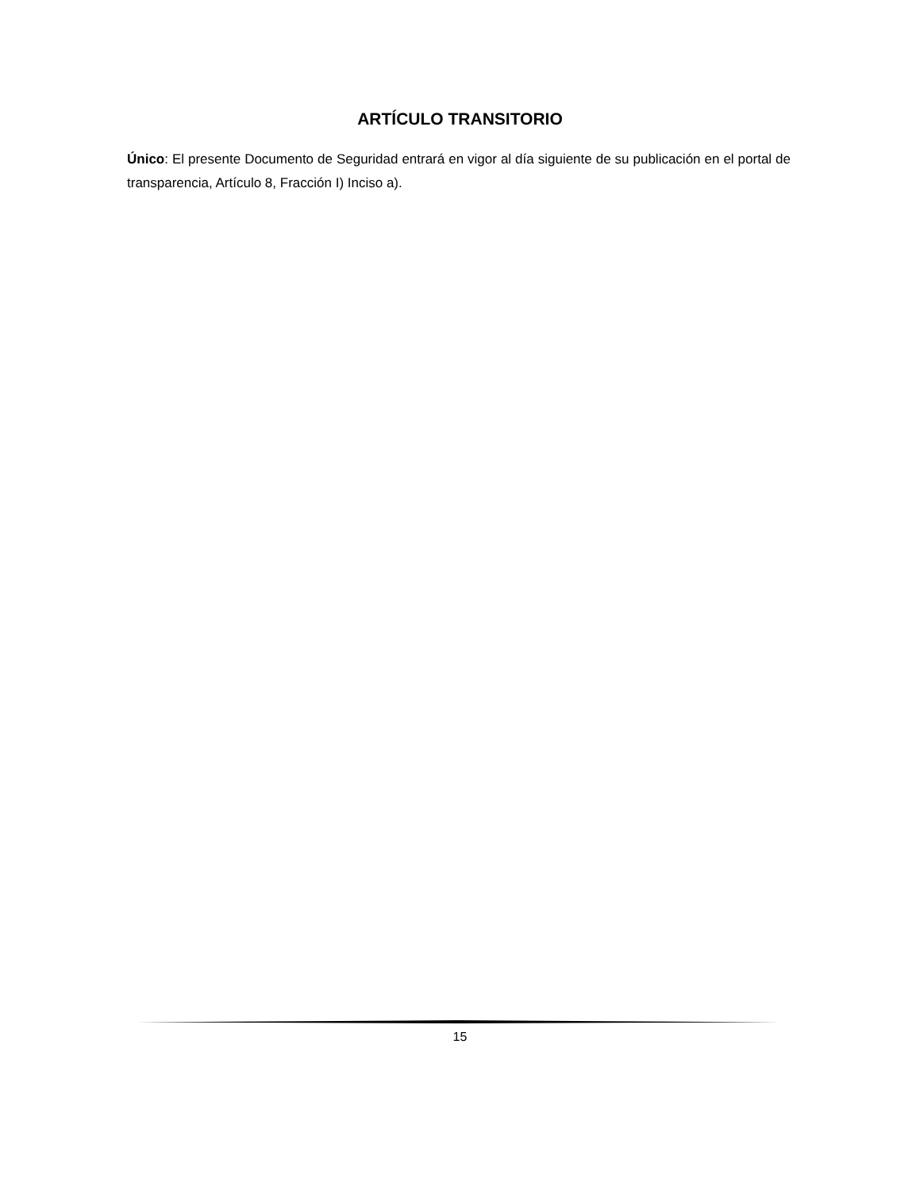ARTÍCULO TRANSITORIO
Único: El presente Documento de Seguridad entrará en vigor al día siguiente de su publicación en el portal de transparencia, Artículo 8, Fracción I) Inciso a).
15